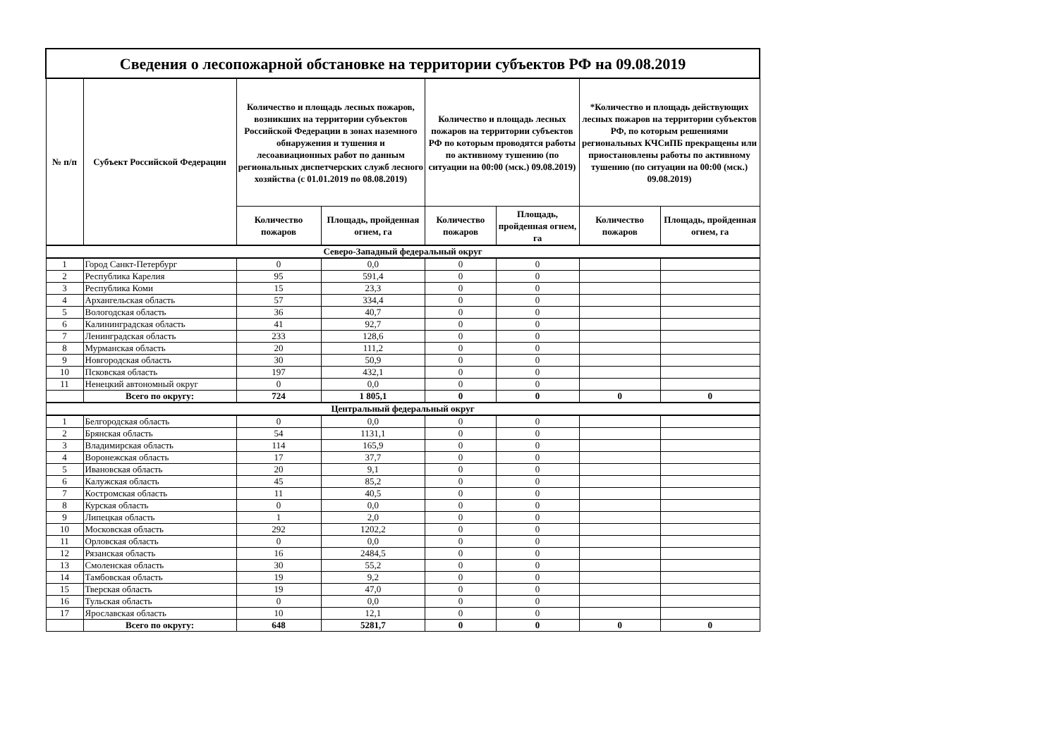| Сведения о лесопожарной обстановке на территории субъектов РФ на 09.08.2019 | | | | | | | |
| --- | --- | --- | --- | --- | --- | --- | --- |
| № п/п | Субъект Российской Федерации | Количество и площадь лесных пожаров, возникших на территории субъектов Российской Федерации в зонах наземного обнаружения и тушения и лесоавиационных работ по данным региональных диспетчерских служб лесного хозяйства (с 01.01.2019 по 08.08.2019) | | Количество и площадь лесных пожаров на территории субъектов РФ по которым проводятся работы по активному тушению (по ситуации на 00:00 (мск.) 09.08.2019) | | *Количество и площадь действующих лесных пожаров на территории субъектов РФ, по которым решениями региональных КЧСиПБ прекращены или приостановлены работы по активному тушению (по ситуации на 00:00 (мск.) 09.08.2019) | |
| | | Количество пожаров | Площадь, пройденная огнем, га | Количество пожаров | Площадь, пройденная огнем, га | Количество пожаров | Площадь, пройденная огнем, га |
| Северо-Западный федеральный округ | | | | | | | |
| 1 | Город Санкт-Петербург | 0 | 0,0 | 0 | 0 | | |
| 2 | Республика Карелия | 95 | 591,4 | 0 | 0 | | |
| 3 | Республика Коми | 15 | 23,3 | 0 | 0 | | |
| 4 | Архангельская область | 57 | 334,4 | 0 | 0 | | |
| 5 | Вологодская область | 36 | 40,7 | 0 | 0 | | |
| 6 | Калининградская область | 41 | 92,7 | 0 | 0 | | |
| 7 | Ленинградская область | 233 | 128,6 | 0 | 0 | | |
| 8 | Мурманская область | 20 | 111,2 | 0 | 0 | | |
| 9 | Новгородская область | 30 | 50,9 | 0 | 0 | | |
| 10 | Псковская область | 197 | 432,1 | 0 | 0 | | |
| 11 | Ненецкий автономный округ | 0 | 0,0 | 0 | 0 | | |
| | Всего по округу: | 724 | 1 805,1 | 0 | 0 | 0 | 0 |
| Центральный федеральный округ | | | | | | | |
| 1 | Белгородская область | 0 | 0,0 | 0 | 0 | | |
| 2 | Брянская область | 54 | 1131,1 | 0 | 0 | | |
| 3 | Владимирская область | 114 | 165,9 | 0 | 0 | | |
| 4 | Воронежская область | 17 | 37,7 | 0 | 0 | | |
| 5 | Ивановская область | 20 | 9,1 | 0 | 0 | | |
| 6 | Калужская область | 45 | 85,2 | 0 | 0 | | |
| 7 | Костромская область | 11 | 40,5 | 0 | 0 | | |
| 8 | Курская область | 0 | 0,0 | 0 | 0 | | |
| 9 | Липецкая область | 1 | 2,0 | 0 | 0 | | |
| 10 | Московская область | 292 | 1202,2 | 0 | 0 | | |
| 11 | Орловская область | 0 | 0,0 | 0 | 0 | | |
| 12 | Рязанская область | 16 | 2484,5 | 0 | 0 | | |
| 13 | Смоленская область | 30 | 55,2 | 0 | 0 | | |
| 14 | Тамбовская область | 19 | 9,2 | 0 | 0 | | |
| 15 | Тверская область | 19 | 47,0 | 0 | 0 | | |
| 16 | Тульская область | 0 | 0,0 | 0 | 0 | | |
| 17 | Ярославская область | 10 | 12,1 | 0 | 0 | | |
| | Всего по округу: | 648 | 5281,7 | 0 | 0 | 0 | 0 |